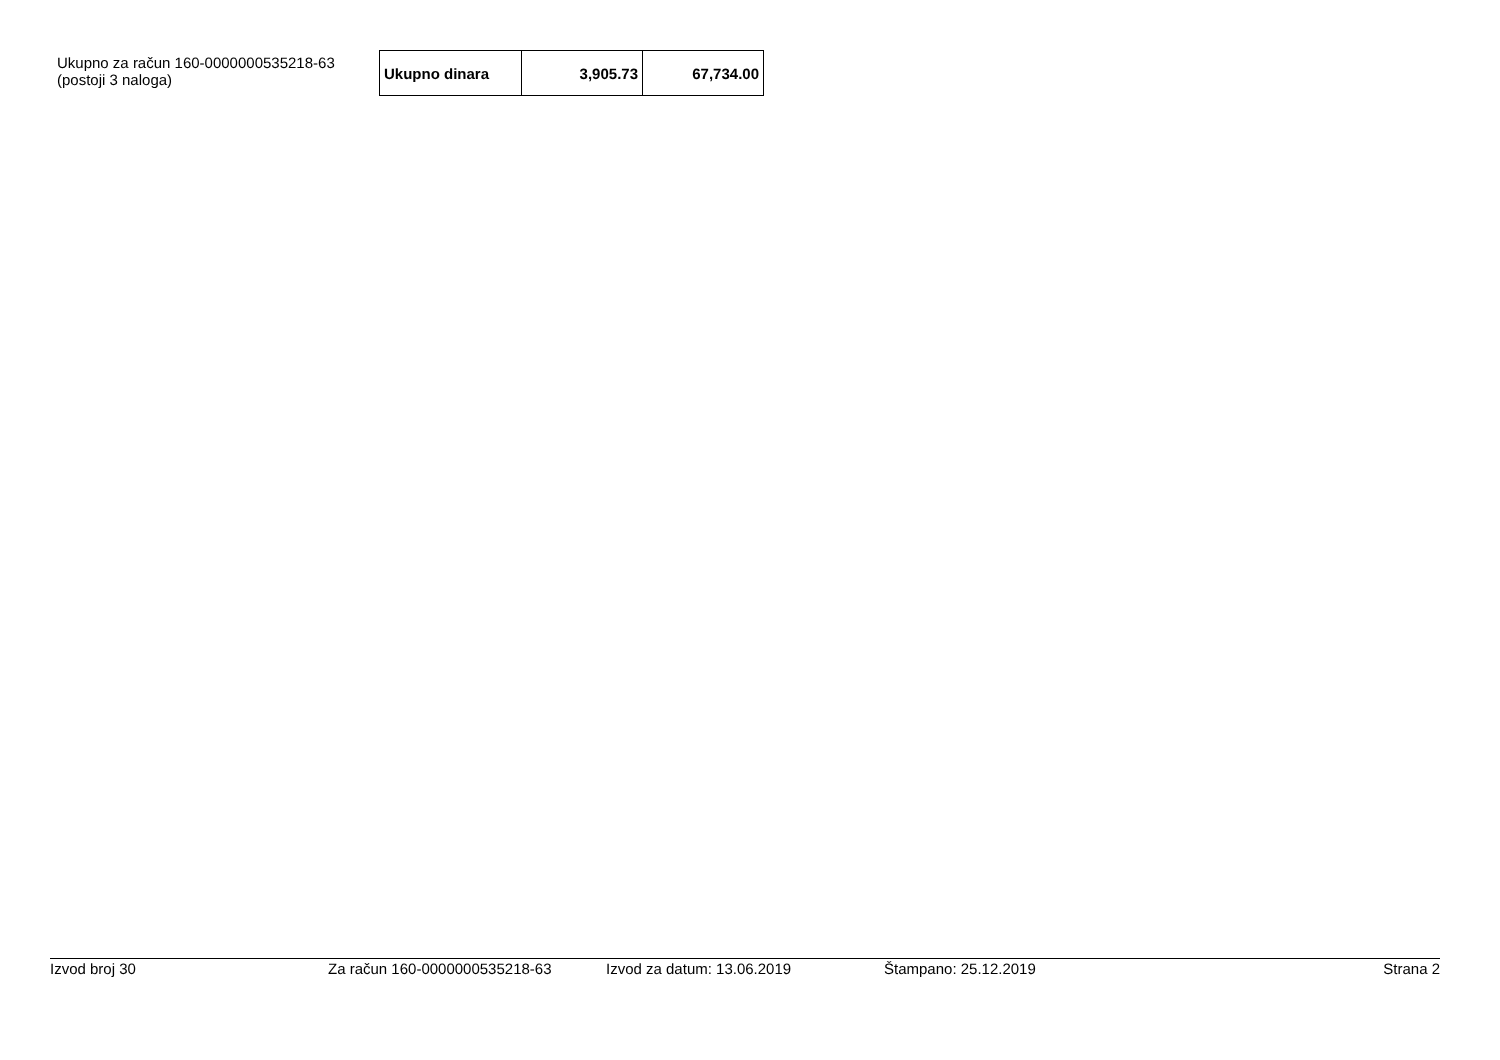Ukupno za račun 160-0000000535218-63
(postoji 3 naloga)
| Ukupno dinara | 3,905.73 | 67,734.00 |
Izvod broj 30 Za račun 160-0000000535218-63 Izvod za datum: 13.06.2019 Štampano: 25.12.2019 Strana 2